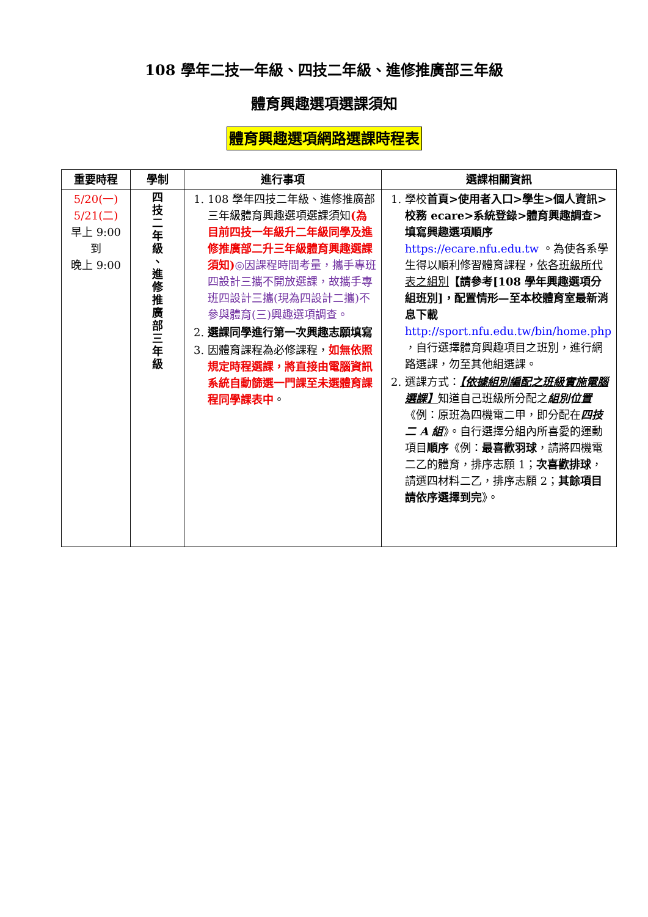108 學年二技一年級、四技二年級、進修推廣部三年級
體育興趣選項選課須知
體育興趣選項網路選課時程表
| 重要時程 | 學制 | 進行事項 | 選課相關資訊 |
| --- | --- | --- | --- |
| 5/20(一) 5/21(二) 早上 9:00 到 晚上 9:00 | 四 技 二 年 級 、 進 修 推 廣 部 三 年 級 | 1. 108 學年四技二年級、進修推廣部三年級體育興趣選項選課須知 (為目前四技一年級升二年級同學及進修推廣部二升三年級體育興趣選課須知) ◎因課程時間考量，攜手專班四設計三攜不開放選課，故攜手專班四設計三攜(現為四設計二攜)不參與體育(三)興趣選項調查。 2. 選課同學進行第一次興趣志願填寫 3. 因體育課程為必修課程， 如無依照規定時程選課，將直接由電腦資訊系統自動篩選一門課至未選體育課程同學課表中 。 | 1. 學校 首頁>使用者入口>學生>個人資訊>校務 ecare>系統登錄>體育興趣調查>填寫興趣選項順序 https://ecare.nfu.edu.tw 。為使各系學生得以順利修習體育課程， 依各班級所代表之組別 【請參考[108 學年興趣選項分組班別]，配置情形—至本校體育室最新消息下載 http://sport.nfu.edu.tw/bin/home.php ，自行選擇體育興趣項目之班別，進行網路選課，勿至其他組選課。 2. 選課方式： 【依據組別編配之班級實施電腦選課】 知道自己班級所分配之 組別位置 《例：原班為四機電二甲，即分配在 四技二 A 組 》。自行選擇分組內所喜愛的運動項目 順序 《例： 最喜歡羽球 ，請將四機電二乙的體育，排序志願 1； 次喜歡排球 ，請選四材料二乙，排序志願 2； 其餘項目請依序選擇到完 》。 |